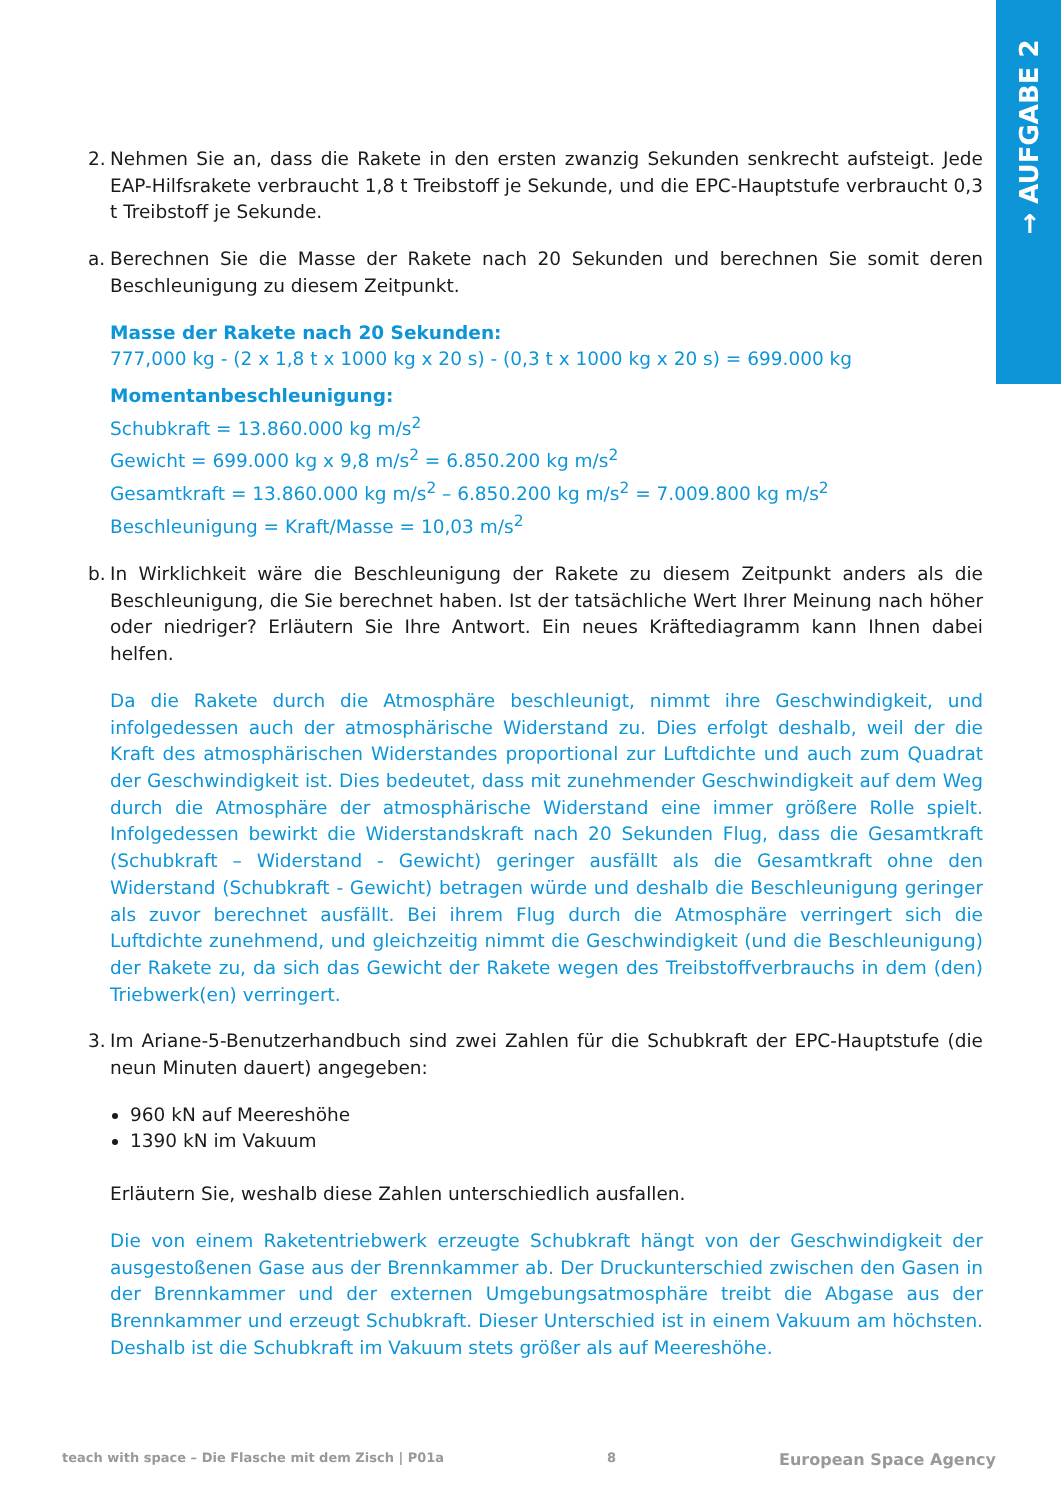→ AUFGABE 2
2.
Nehmen Sie an, dass die Rakete in den ersten zwanzig Sekunden senkrecht aufsteigt. Jede EAP-Hilfsrakete verbraucht 1,8 t Treibstoff je Sekunde, und die EPC-Hauptstufe verbraucht 0,3 t Treibstoff je Sekunde.
a.
Berechnen Sie die Masse der Rakete nach 20 Sekunden und berechnen Sie somit deren Beschleunigung zu diesem Zeitpunkt.
Masse der Rakete nach 20 Sekunden:
777,000 kg - (2 x 1,8 t x 1000 kg x 20 s) - (0,3 t x 1000 kg x 20 s) = 699.000 kg
Momentanbeschleunigung:
Schubkraft = 13.860.000 kg m/s<sup>2</sup>
Gewicht = 699.000 kg x 9,8 m/s<sup>2</sup> = 6.850.200 kg m/s<sup>2</sup>
Gesamtkraft = 13.860.000 kg m/s<sup>2</sup> – 6.850.200 kg m/s<sup>2</sup> = 7.009.800 kg m/s<sup>2</sup>
Beschleunigung = Kraft/Masse = 10,03 m/s<sup>2</sup>
b.
In Wirklichkeit wäre die Beschleunigung der Rakete zu diesem Zeitpunkt anders als die Beschleunigung, die Sie berechnet haben. Ist der tatsächliche Wert Ihrer Meinung nach höher oder niedriger? Erläutern Sie Ihre Antwort. Ein neues Kräftediagramm kann Ihnen dabei helfen.
Da die Rakete durch die Atmosphäre beschleunigt, nimmt ihre Geschwindigkeit, und infolgedessen auch der atmosphärische Widerstand zu. Dies erfolgt deshalb, weil der die Kraft des atmosphärischen Widerstandes proportional zur Luftdichte und auch zum Quadrat der Geschwindigkeit ist. Dies bedeutet, dass mit zunehmender Geschwindigkeit auf dem Weg durch die Atmosphäre der atmosphärische Widerstand eine immer größere Rolle spielt. Infolgedessen bewirkt die Widerstandskraft nach 20 Sekunden Flug, dass die Gesamtkraft (Schubkraft – Widerstand - Gewicht) geringer ausfällt als die Gesamtkraft ohne den Widerstand (Schubkraft - Gewicht) betragen würde und deshalb die Beschleunigung geringer als zuvor berechnet ausfällt. Bei ihrem Flug durch die Atmosphäre verringert sich die Luftdichte zunehmend, und gleichzeitig nimmt die Geschwindigkeit (und die Beschleunigung) der Rakete zu, da sich das Gewicht der Rakete wegen des Treibstoffverbrauchs in dem (den) Triebwerk(en) verringert.
3.
Im Ariane-5-Benutzerhandbuch sind zwei Zahlen für die Schubkraft der EPC-Hauptstufe (die neun Minuten dauert) angegeben:
960 kN auf Meereshöhe
1390 kN im Vakuum
Erläutern Sie, weshalb diese Zahlen unterschiedlich ausfallen.
Die von einem Raketentriebwerk erzeugte Schubkraft hängt von der Geschwindigkeit der ausgestoßenen Gase aus der Brennkammer ab. Der Druckunterschied zwischen den Gasen in der Brennkammer und der externen Umgebungsatmosphäre treibt die Abgase aus der Brennkammer und erzeugt Schubkraft. Dieser Unterschied ist in einem Vakuum am höchsten. Deshalb ist die Schubkraft im Vakuum stets größer als auf Meereshöhe.
teach with space – Die Flasche mit dem Zisch | P01a 8 European Space Agency